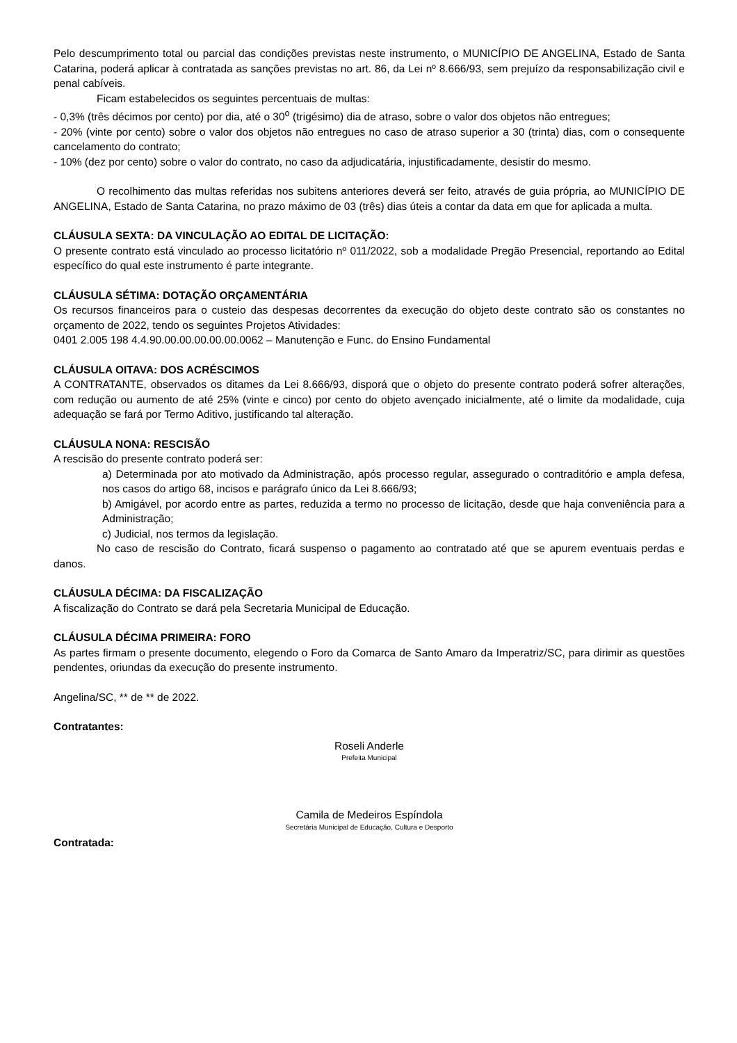Pelo descumprimento total ou parcial das condições previstas neste instrumento, o MUNICÍPIO DE ANGELINA, Estado de Santa Catarina, poderá aplicar à contratada as sanções previstas no art. 86, da Lei nº 8.666/93, sem prejuízo da responsabilização civil e penal cabíveis.
Ficam estabelecidos os seguintes percentuais de multas:
- 0,3% (três décimos por cento) por dia, até o 30<sup>o</sup> (trigésimo) dia de atraso, sobre o valor dos objetos não entregues;
- 20% (vinte por cento) sobre o valor dos objetos não entregues no caso de atraso superior a 30 (trinta) dias, com o consequente cancelamento do contrato;
- 10% (dez por cento) sobre o valor do contrato, no caso da adjudicatária, injustificadamente, desistir do mesmo.
O recolhimento das multas referidas nos subitens anteriores deverá ser feito, através de guia própria, ao MUNICÍPIO DE ANGELINA, Estado de Santa Catarina, no prazo máximo de 03 (três) dias úteis a contar da data em que for aplicada a multa.
CLÁUSULA SEXTA: DA VINCULAÇÃO AO EDITAL DE LICITAÇÃO:
O presente contrato está vinculado ao processo licitatório nº 011/2022, sob a modalidade Pregão Presencial, reportando ao Edital específico do qual este instrumento é parte integrante.
CLÁUSULA SÉTIMA: DOTAÇÃO ORÇAMENTÁRIA
Os recursos financeiros para o custeio das despesas decorrentes da execução do objeto deste contrato são os constantes no orçamento de 2022, tendo os seguintes Projetos Atividades:
0401 2.005 198 4.4.90.00.00.00.00.00.0062 – Manutenção e Func. do Ensino Fundamental
CLÁUSULA OITAVA: DOS ACRÉSCIMOS
A CONTRATANTE, observados os ditames da Lei 8.666/93, disporá que o objeto do presente contrato poderá sofrer alterações, com redução ou aumento de até 25% (vinte e cinco) por cento do objeto avençado inicialmente, até o limite da modalidade, cuja adequação se fará por Termo Aditivo, justificando tal alteração.
CLÁUSULA NONA: RESCISÃO
A rescisão do presente contrato poderá ser:
a) Determinada por ato motivado da Administração, após processo regular, assegurado o contraditório e ampla defesa, nos casos do artigo 68, incisos e parágrafo único da Lei 8.666/93;
b) Amigável, por acordo entre as partes, reduzida a termo no processo de licitação, desde que haja conveniência para a Administração;
c) Judicial, nos termos da legislação.
No caso de rescisão do Contrato, ficará suspenso o pagamento ao contratado até que se apurem eventuais perdas e danos.
CLÁUSULA DÉCIMA: DA FISCALIZAÇÃO
A fiscalização do Contrato se dará pela Secretaria Municipal de Educação.
CLÁUSULA DÉCIMA PRIMEIRA: FORO
As partes firmam o presente documento, elegendo o Foro da Comarca de Santo Amaro da Imperatriz/SC, para dirimir as questões pendentes, oriundas da execução do presente instrumento.
Angelina/SC, ** de ** de 2022.
Contratantes:
Roseli Anderle
Prefeita Municipal
Camila de Medeiros Espíndola
Secretária Municipal de Educação, Cultura e Desporto
Contratada: